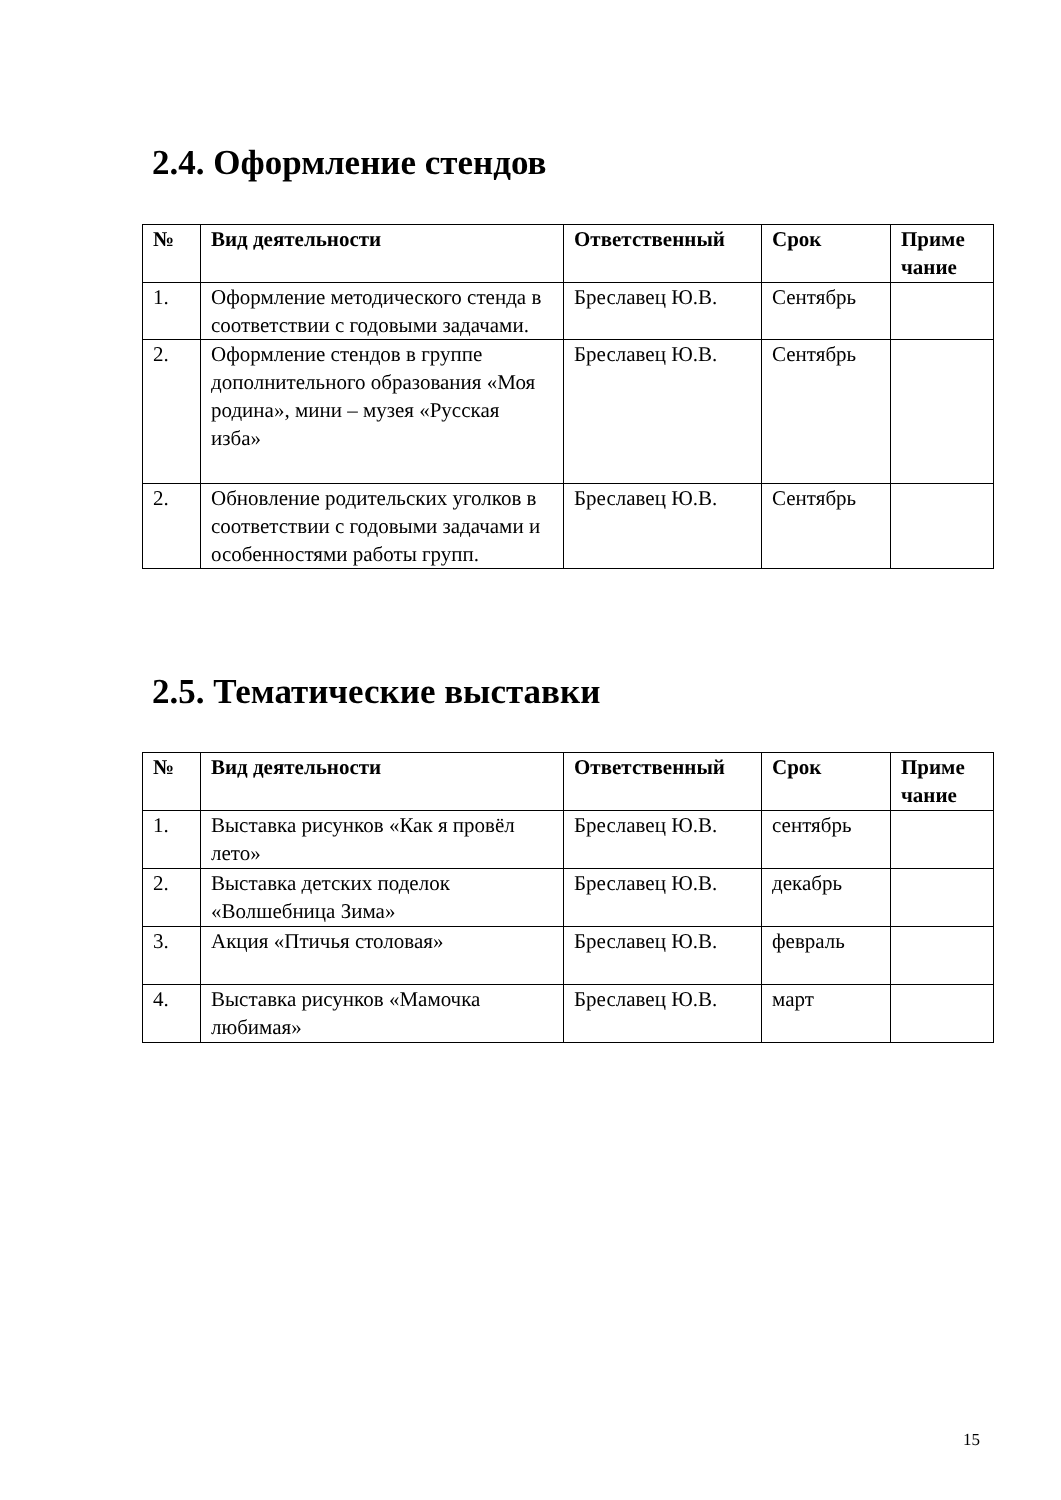2.4. Оформление стендов
| № | Вид деятельности | Ответственный | Срок | Приме чание |
| --- | --- | --- | --- | --- |
| 1. | Оформление методического стенда в соответствии с годовыми задачами. | Бреславец Ю.В. | Сентябрь | |
| 2. | Оформление стендов в группе дополнительного образования «Моя родина», мини – музея «Русская изба» | Бреславец Ю.В. | Сентябрь | |
| 2. | Обновление родительских уголков в соответствии с годовыми задачами и особенностями работы групп. | Бреславец Ю.В. | Сентябрь | |
2.5. Тематические выставки
| № | Вид деятельности | Ответственный | Срок | Приме чание |
| --- | --- | --- | --- | --- |
| 1. | Выставка рисунков «Как я провёл лето» | Бреславец Ю.В. | сентябрь | |
| 2. | Выставка детских поделок «Волшебница Зима» | Бреславец Ю.В. | декабрь | |
| 3. | Акция «Птичья столовая» | Бреславец Ю.В. | февраль | |
| 4. | Выставка рисунков «Мамочка любимая» | Бреславец Ю.В. | март | |
15